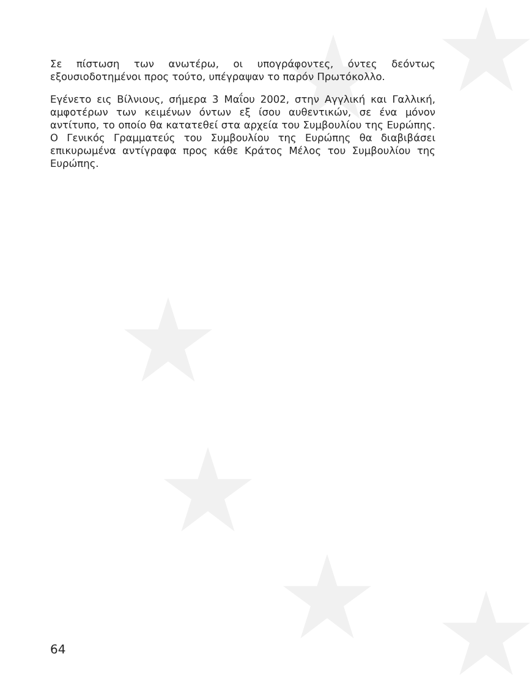Σε πίστωση των ανωτέρω, οι υπογράφοντες, όντες δεόντως εξουσιοδοτημένοι προς τούτο, υπέγραψαν το παρόν Πρωτόκολλο.
Εγένετο εις Βίλνιους, σήμερα 3 Μαΐου 2002, στην Αγγλική και Γαλλική, αμφοτέρων των κειμένων όντων εξ ίσου αυθεντικών, σε ένα μόνον αντίτυπο, το οποίο θα κατατεθεί στα αρχεία του Συμβουλίου της Ευρώπης. Ο Γενικός Γραμματεύς του Συμβουλίου της Ευρώπης θα διαβιβάσει επικυρωμένα αντίγραφα προς κάθε Κράτος Μέλος του Συμβουλίου της Ευρώπης.
64